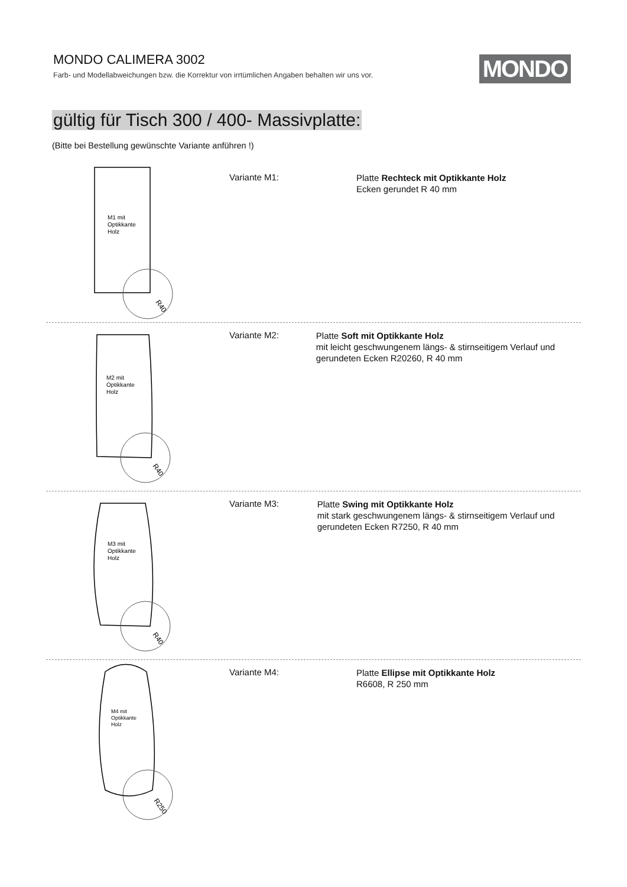MONDO CALIMERA 3002
Farb- und Modellabweichungen bzw. die Korrektur von irrtümlichen Angaben behalten wir uns vor.
MONDO
gültig für Tisch 300 / 400- Massivplatte:
(Bitte bei Bestellung gewünschte Variante anführen !)
M1 mit
Optikkante
Holz
R40
Variante M1:
Platte Rechteck mit Optikkante Holz
Ecken gerundet R 40 mm
M2 mit
Optikkante
Holz
R40
Variante M2:
Platte Soft mit Optikkante Holz
mit leicht geschwungenem längs- & stirnseitigem Verlauf und gerundeten Ecken R20260, R 40 mm
M3 mit
Optikkante
Holz
R40
Variante M3:
Platte Swing mit Optikkante Holz
mit stark geschwungenem längs- & stirnseitigem Verlauf und gerundeten Ecken R7250, R 40 mm
M4 mit
Optikkante
Holz
R250
Variante M4:
Platte Ellipse mit Optikkante Holz
R6608, R 250 mm